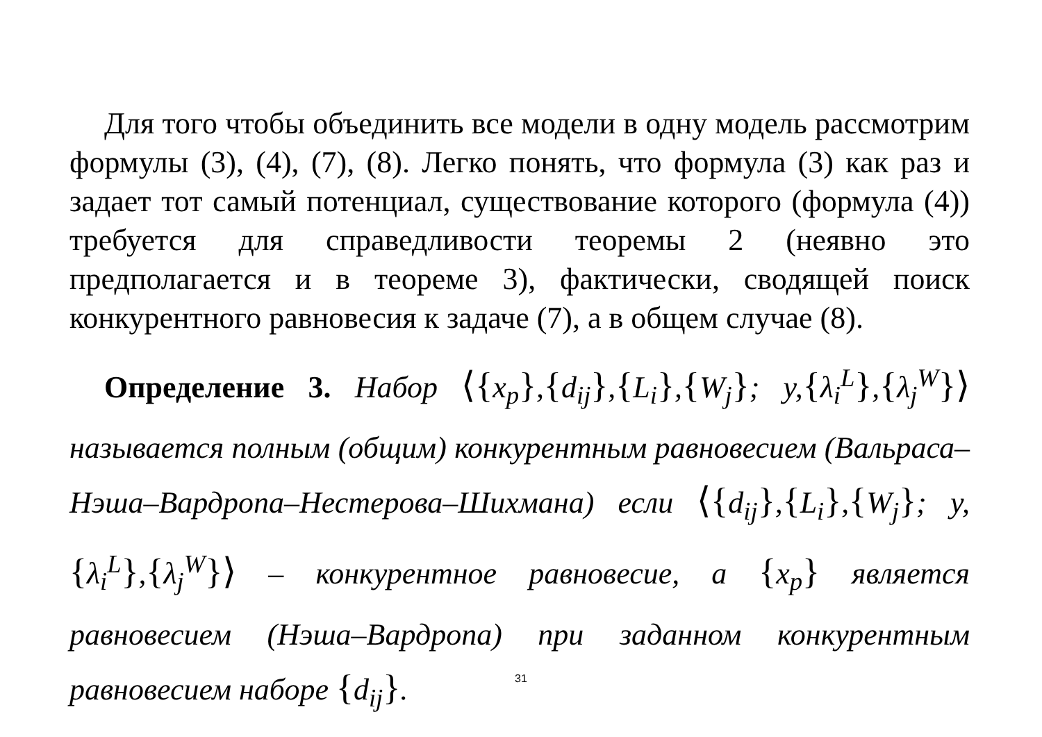Для того чтобы объединить все модели в одну модель рассмотрим формулы (3), (4), (7), (8). Легко понять, что формула (3) как раз и задает тот самый потенциал, существование которого (формула (4)) требуется для справедливости теоремы 2 (неявно это предполагается и в теореме 3), фактически, сводящей поиск конкурентного равновесия к задаче (7), а в общем случае (8).
Определение 3. Набор ⟨{x<sub>p</sub>},{d<sub>ij</sub>},{L<sub>i</sub>},{W<sub>j</sub>}; y,{λ<sub>i</sub><sup>L</sup>},{λ<sub>j</sub><sup>W</sup>}⟩ называется полным (общим) конкурентным равновесием (Вальраса–Нэша–Вардропа–Нестерова–Шихмана) если ⟨{d<sub>ij</sub>},{L<sub>i</sub>},{W<sub>j</sub>}; y,{λ<sub>i</sub><sup>L</sup>},{λ<sub>j</sub><sup>W</sup>}⟩ – конкурентное равновесие, а {x<sub>p</sub>} является равновесием (Нэша–Вардропа) при заданном конкурентным равновесием наборе {d<sub>ij</sub>}.
31